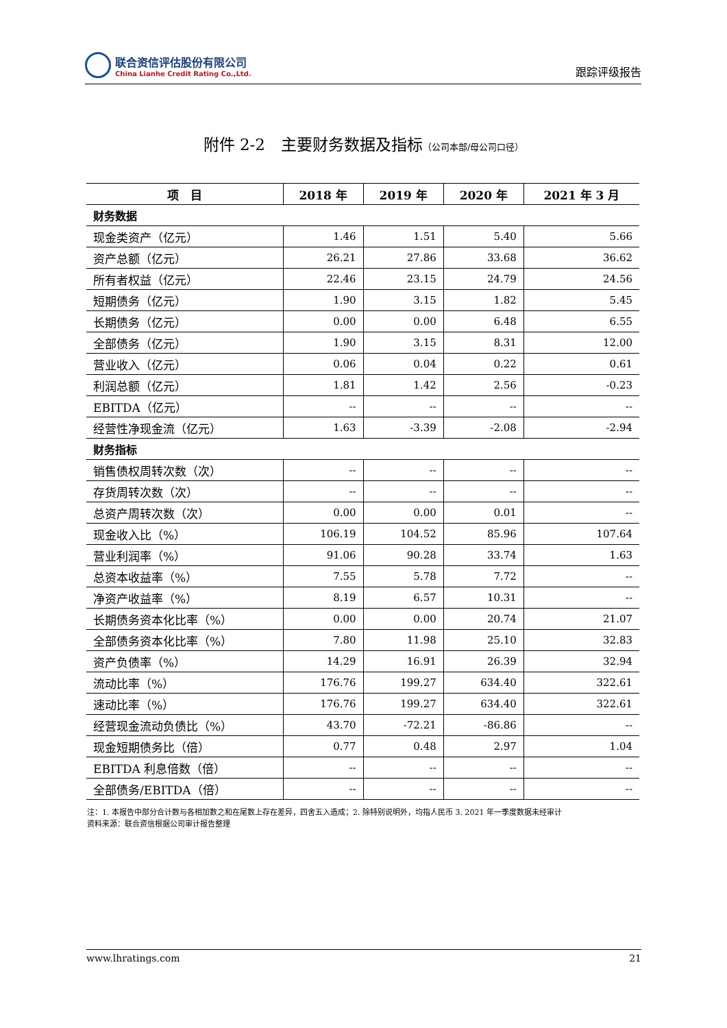联合资信评估股份有限公司
China Lianhe Credit Rating Co.,Ltd.
跟踪评级报告
附件 2-2　主要财务数据及指标（公司本部/母公司口径）
| 项 目 | 2018 年 | 2019 年 | 2020 年 | 2021 年 3 月 |
| --- | --- | --- | --- | --- |
| 财务数据 | | | | |
| 现金类资产（亿元） | 1.46 | 1.51 | 5.40 | 5.66 |
| 资产总额（亿元） | 26.21 | 27.86 | 33.68 | 36.62 |
| 所有者权益（亿元） | 22.46 | 23.15 | 24.79 | 24.56 |
| 短期债务（亿元） | 1.90 | 3.15 | 1.82 | 5.45 |
| 长期债务（亿元） | 0.00 | 0.00 | 6.48 | 6.55 |
| 全部债务（亿元） | 1.90 | 3.15 | 8.31 | 12.00 |
| 营业收入（亿元） | 0.06 | 0.04 | 0.22 | 0.61 |
| 利润总额（亿元） | 1.81 | 1.42 | 2.56 | -0.23 |
| EBITDA（亿元） | -- | -- | -- | -- |
| 经营性净现金流（亿元） | 1.63 | -3.39 | -2.08 | -2.94 |
| 财务指标 | | | | |
| 销售债权周转次数（次） | -- | -- | -- | -- |
| 存货周转次数（次） | -- | -- | -- | -- |
| 总资产周转次数（次） | 0.00 | 0.00 | 0.01 | -- |
| 现金收入比（%） | 106.19 | 104.52 | 85.96 | 107.64 |
| 营业利润率（%） | 91.06 | 90.28 | 33.74 | 1.63 |
| 总资本收益率（%） | 7.55 | 5.78 | 7.72 | -- |
| 净资产收益率（%） | 8.19 | 6.57 | 10.31 | -- |
| 长期债务资本化比率（%） | 0.00 | 0.00 | 20.74 | 21.07 |
| 全部债务资本化比率（%） | 7.80 | 11.98 | 25.10 | 32.83 |
| 资产负债率（%） | 14.29 | 16.91 | 26.39 | 32.94 |
| 流动比率（%） | 176.76 | 199.27 | 634.40 | 322.61 |
| 速动比率（%） | 176.76 | 199.27 | 634.40 | 322.61 |
| 经营现金流动负债比（%） | 43.70 | -72.21 | -86.86 | -- |
| 现金短期债务比（倍） | 0.77 | 0.48 | 2.97 | 1.04 |
| EBITDA 利息倍数（倍） | -- | -- | -- | -- |
| 全部债务/EBITDA（倍） | -- | -- | -- | -- |
注：1. 本报告中部分合计数与各相加数之和在尾数上存在差异，四舍五入造成；2. 除特别说明外，均指人民币 3. 2021 年一季度数据未经审计
资料来源：联合资信根据公司审计报告整理
www.lhratings.com 21